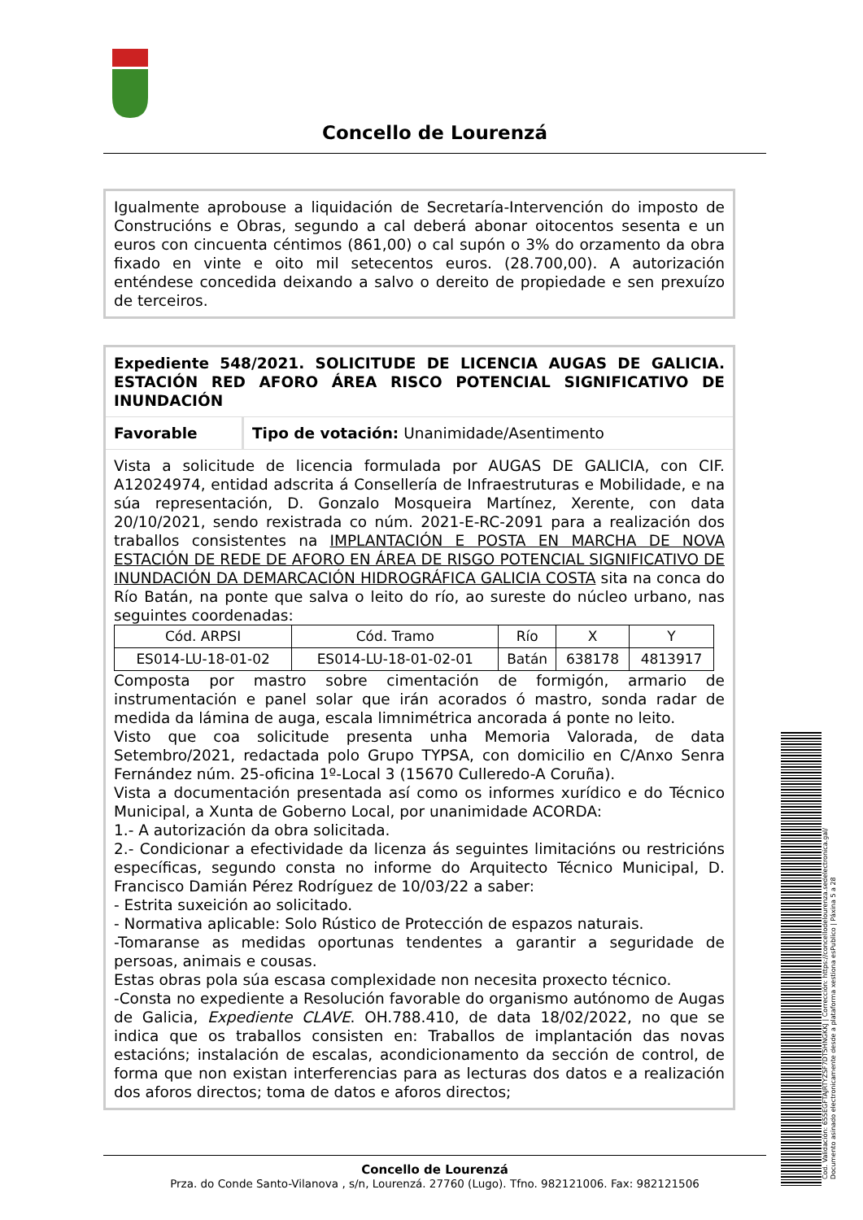Concello de Lourenzá
Igualmente aprobouse a liquidación de Secretaría-Intervención do imposto de Construcións e Obras, segundo a cal deberá abonar oitocentos sesenta e un euros con cincuenta céntimos (861,00) o cal supón o 3% do orzamento da obra fixado en vinte e oito mil setecentos euros. (28.700,00). A autorización enténdese concedida deixando a salvo o dereito de propiedade e sen prexuízo de terceiros.
Expediente 548/2021. SOLICITUDE DE LICENCIA AUGAS DE GALICIA. ESTACIÓN RED AFORO ÁREA RISCO POTENCIAL SIGNIFICATIVO DE INUNDACIÓN
Favorable Tipo de votación: Unanimidade/Asentimento
Vista a solicitude de licencia formulada por AUGAS DE GALICIA, con CIF. A12024974, entidad adscrita á Consellería de Infraestruturas e Mobilidade, e na súa representación, D. Gonzalo Mosqueira Martínez, Xerente, con data 20/10/2021, sendo rexistrada co núm. 2021-E-RC-2091 para a realización dos traballos consistentes na IMPLANTACIÓN E POSTA EN MARCHA DE NOVA ESTACIÓN DE REDE DE AFORO EN ÁREA DE RISGO POTENCIAL SIGNIFICATIVO DE INUNDACIÓN DA DEMARCACIÓN HIDROGRÁFICA GALICIA COSTA sita na conca do Río Batán, na ponte que salva o leito do río, ao sureste do núcleo urbano, nas seguintes coordenadas:
| Cód. ARPSI | Cód. Tramo | Río | X | Y |
| ES014-LU-18-01-02 | ES014-LU-18-01-02-01 | Batán | 638178 | 4813917 |
Composta por mastro sobre cimentación de formigón, armario de instrumentación e panel solar que irán acorados ó mastro, sonda radar de medida da lámina de auga, escala limnimétrica ancorada á ponte no leito.
Visto que coa solicitude presenta unha Memoria Valorada, de data Setembro/2021, redactada polo Grupo TYPSA, con domicilio en C/Anxo Senra Fernández núm. 25-oficina 1º-Local 3 (15670 Culleredo-A Coruña).
Vista a documentación presentada así como os informes xurídico e do Técnico Municipal, a Xunta de Goberno Local, por unanimidade ACORDA:
1.- A autorización da obra solicitada.
2.- Condicionar a efectividade da licenza ás seguintes limitacións ou restricións específicas, segundo consta no informe do Arquitecto Técnico Municipal, D. Francisco Damián Pérez Rodríguez de 10/03/22 a saber:
- Estrita suxeición ao solicitado.
- Normativa aplicable: Solo Rústico de Protección de espazos naturais.
-Tomaranse as medidas oportunas tendentes a garantir a seguridade de persoas, animais e cousas.
Estas obras pola súa escasa complexidade non necesita proxecto técnico.
-Consta no expediente a Resolución favorable do organismo autónomo de Augas de Galicia, Expediente CLAVE. OH.788.410, de data 18/02/2022, no que se indica que os traballos consisten en: Traballos de implantación das novas estacións; instalación de escalas, acondicionamento da sección de control, de forma que non existan interferencias para as lecturas dos datos e a realización dos aforos directos; toma de datos e aforos directos;
Concello de Lourenzá
Prza. do Conde Santo-Vilanova , s/n, Lourenzá. 27760 (Lugo). Tfno. 982121006. Fax: 982121506
Cod. Validación: 655EGFTAJRTYZSF7DT5HNGKKJ | Corrección: https://concellodelourenza.sedelectronica.gal/
Documento asinado electronicamente desde a plataforma xestiona esPublico | Páxina 5 a 28